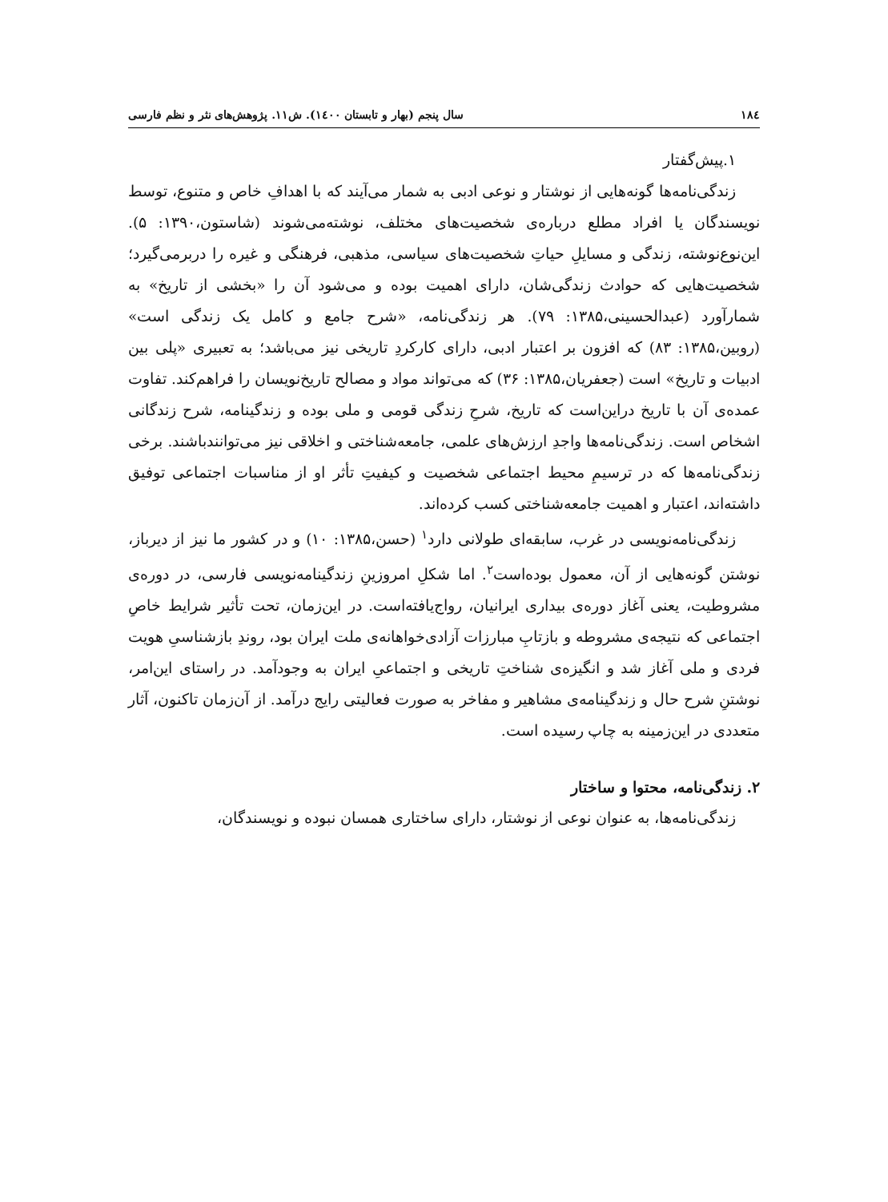۱۸٤ سال پنجم (بهار و تابستان ۱٤۰۰). ش۱۱. پژوهش‌های نثر و نظم فارسی
۱.پیش‌گفتار
زندگی‌نامه‌ها گونه‌هایی از نوشتار و نوعی ادبی به شمار می‌آیند که با اهدافِ خاص و متنوع، توسط نویسندگان یا افراد مطلع درباره‌ی شخصیت‌های مختلف، نوشته‌می‌شوند (شاستون،۱۳۹۰: ۵). این‌نوع‌نوشته، زندگی و مسایلِ حیاتِ شخصیت‌های سیاسی، مذهبی، فرهنگی و غیره را دربرمی‌گیرد؛ شخصیت‌هایی که حوادث زندگی‌شان، دارای اهمیت بوده و می‌شود آن را «بخشی از تاریخ» به شمارآورد (عبدالحسینی،۱۳۸۵: ۷۹). هر زندگی‌نامه، «شرح جامع و کامل یک زندگی است» (روبین،۱۳۸۵: ۸۳) که افزون بر اعتبار ادبی، دارای کارکردِ تاریخی نیز می‌باشد؛ به تعبیری «پلی بین ادبیات و تاریخ» است (جعفریان،۱۳۸۵: ۳۶) که می‌تواند مواد و مصالح تاریخ‌نویسان را فراهم‌کند. تفاوت عمده‌ی آن با تاریخ دراین‌است که تاریخ، شرحِ زندگی قومی و ملی بوده و زندگینامه، شرح زندگانی اشخاص است. زندگی‌نامه‌ها واجدِ ارزش‌های علمی، جامعه‌شناختی و اخلاقی نیز می‌توانندباشند. برخی زندگی‌نامه‌ها که در ترسیمِ محیط اجتماعی شخصیت و کیفیتِ تأثر او از مناسبات اجتماعی توفیق داشته‌اند، اعتبار و اهمیت جامعه‌شناختی کسب کرده‌اند.
زندگی‌نامه‌نویسی در غرب، سابقه‌ای طولانی دارد<sup>۱</sup> (حسن،۱۳۸۵: ۱۰) و در کشور ما نیز از دیرباز، نوشتن گونه‌هایی از آن، معمول بوده‌است<sup>۲</sup>. اما شکلِ امروزینِ زندگینامه‌نویسی فارسی، در دوره‌ی مشروطیت، یعنی آغاز دوره‌ی بیداری ایرانیان، رواج‌یافته‌است. در این‌زمان، تحت تأثیر شرایط خاصِ اجتماعی که نتیجه‌ی مشروطه و بازتابِ مبارزات آزادی‌خواهانه‌ی ملت ایران بود، روندِ بازشناسیِ هویت فردی و ملی آغاز شد و انگیزه‌ی شناختِ تاریخی و اجتماعیِ ایران به وجودآمد. در راستای این‌امر، نوشتنِ شرح حال و زندگینامه‌ی مشاهیر و مفاخر به صورت فعالیتی رایج درآمد. از آن‌زمان تاکنون، آثار متعددی در این‌زمینه به چاپ رسیده است.
۲. زندگی‌نامه، محتوا و ساختار
زندگی‌نامه‌ها، به عنوان نوعی از نوشتار، دارای ساختاری همسان نبوده و نویسندگان،